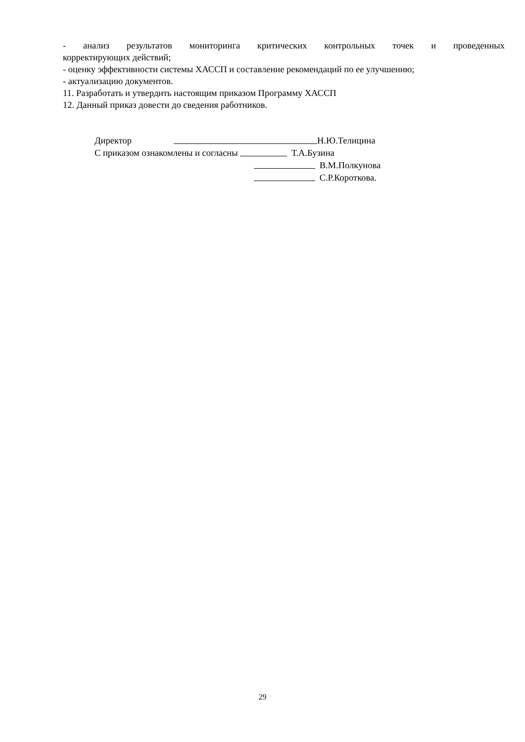- анализ результатов мониторинга критических контрольных точек и проведенных
корректирующих действий;
- оценку эффективности системы ХАССП и составление рекомендаций по ее улучшению;
- актуализацию документов.
11. Разработать и утвердить настоящим приказом Программу ХАССП
12. Данный приказ довести до сведения работников.
Директор Н.Ю.Телицина
С приказом ознакомлены и согласны Т.А.Бузина
В.М.Полкунова
С.Р.Короткова.
29